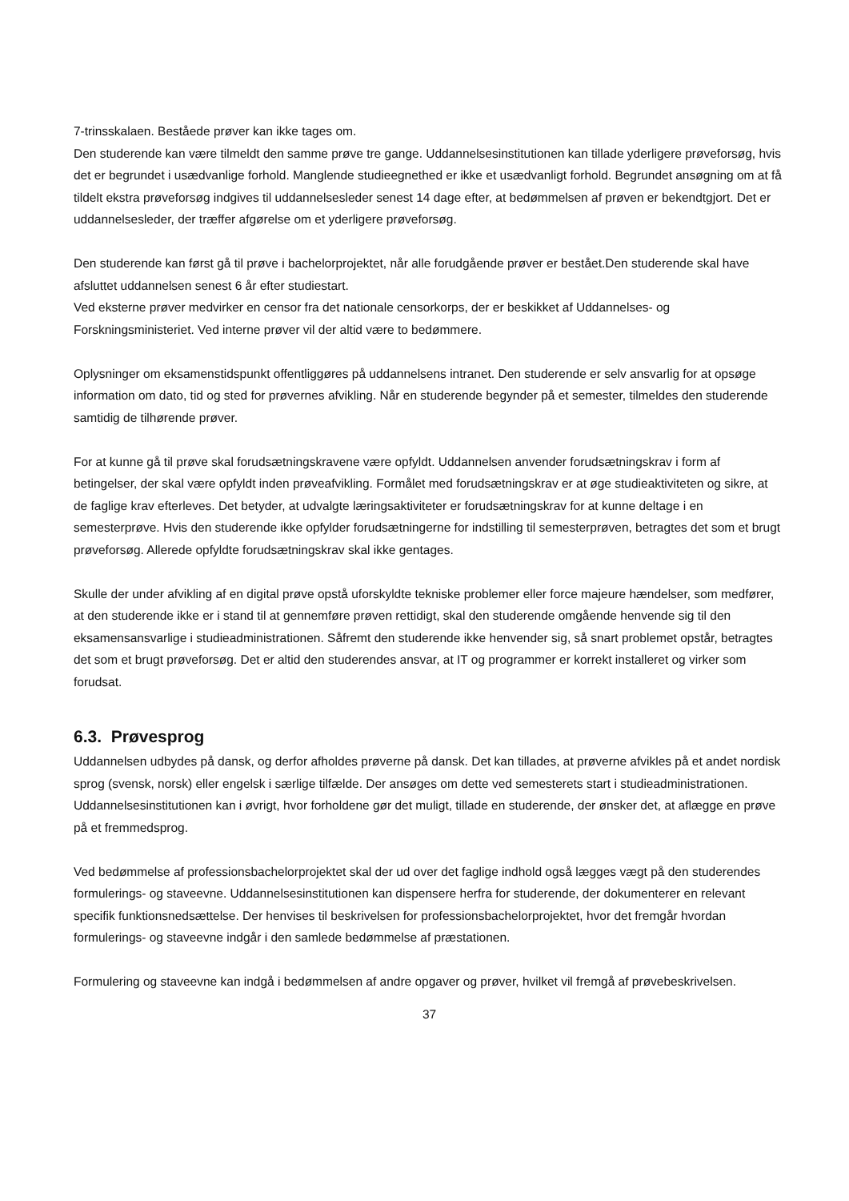7-trinsskalaen. Beståede prøver kan ikke tages om.
Den studerende kan være tilmeldt den samme prøve tre gange. Uddannelsesinstitutionen kan tillade yderligere prøveforsøg, hvis det er begrundet i usædvanlige forhold. Manglende studieegnethed er ikke et usædvanligt forhold. Begrundet ansøgning om at få tildelt ekstra prøveforsøg indgives til uddannelsesleder senest 14 dage efter, at bedømmelsen af prøven er bekendtgjort. Det er uddannelsesleder, der træffer afgørelse om et yderligere prøveforsøg.
Den studerende kan først gå til prøve i bachelorprojektet, når alle forudgående prøver er bestået.Den studerende skal have afsluttet uddannelsen senest 6 år efter studiestart.
Ved eksterne prøver medvirker en censor fra det nationale censorkorps, der er beskikket af Uddannelses- og Forskningsministeriet. Ved interne prøver vil der altid være to bedømmere.
Oplysninger om eksamenstidspunkt offentliggøres på uddannelsens intranet. Den studerende er selv ansvarlig for at opsøge information om dato, tid og sted for prøvernes afvikling. Når en studerende begynder på et semester, tilmeldes den studerende samtidig de tilhørende prøver.
For at kunne gå til prøve skal forudsætningskravene være opfyldt. Uddannelsen anvender forudsætningskrav i form af betingelser, der skal være opfyldt inden prøveafvikling. Formålet med forudsætningskrav er at øge studieaktiviteten og sikre, at de faglige krav efterleves. Det betyder, at udvalgte læringsaktiviteter er forudsætningskrav for at kunne deltage i en semesterprøve. Hvis den studerende ikke opfylder forudsætningerne for indstilling til semesterprøven, betragtes det som et brugt prøveforsøg. Allerede opfyldte forudsætningskrav skal ikke gentages.
Skulle der under afvikling af en digital prøve opstå uforskyldte tekniske problemer eller force majeure hændelser, som medfører, at den studerende ikke er i stand til at gennemføre prøven rettidigt, skal den studerende omgående henvende sig til den eksamensansvarlige i studieadministrationen. Såfremt den studerende ikke henvender sig, så snart problemet opstår, betragtes det som et brugt prøveforsøg. Det er altid den studerendes ansvar, at IT og programmer er korrekt installeret og virker som forudsat.
6.3. Prøvesprog
Uddannelsen udbydes på dansk, og derfor afholdes prøverne på dansk. Det kan tillades, at prøverne afvikles på et andet nordisk sprog (svensk, norsk) eller engelsk i særlige tilfælde. Der ansøges om dette ved semesterets start i studieadministrationen.
Uddannelsesinstitutionen kan i øvrigt, hvor forholdene gør det muligt, tillade en studerende, der ønsker det, at aflægge en prøve på et fremmedsprog.
Ved bedømmelse af professionsbachelorprojektet skal der ud over det faglige indhold også lægges vægt på den studerendes formulerings- og staveevne. Uddannelsesinstitutionen kan dispensere herfra for studerende, der dokumenterer en relevant specifik funktionsnedsættelse. Der henvises til beskrivelsen for professionsbachelorprojektet, hvor det fremgår hvordan formulerings- og staveevne indgår i den samlede bedømmelse af præstationen.
Formulering og staveevne kan indgå i bedømmelsen af andre opgaver og prøver, hvilket vil fremgå af prøvebeskrivelsen.
37